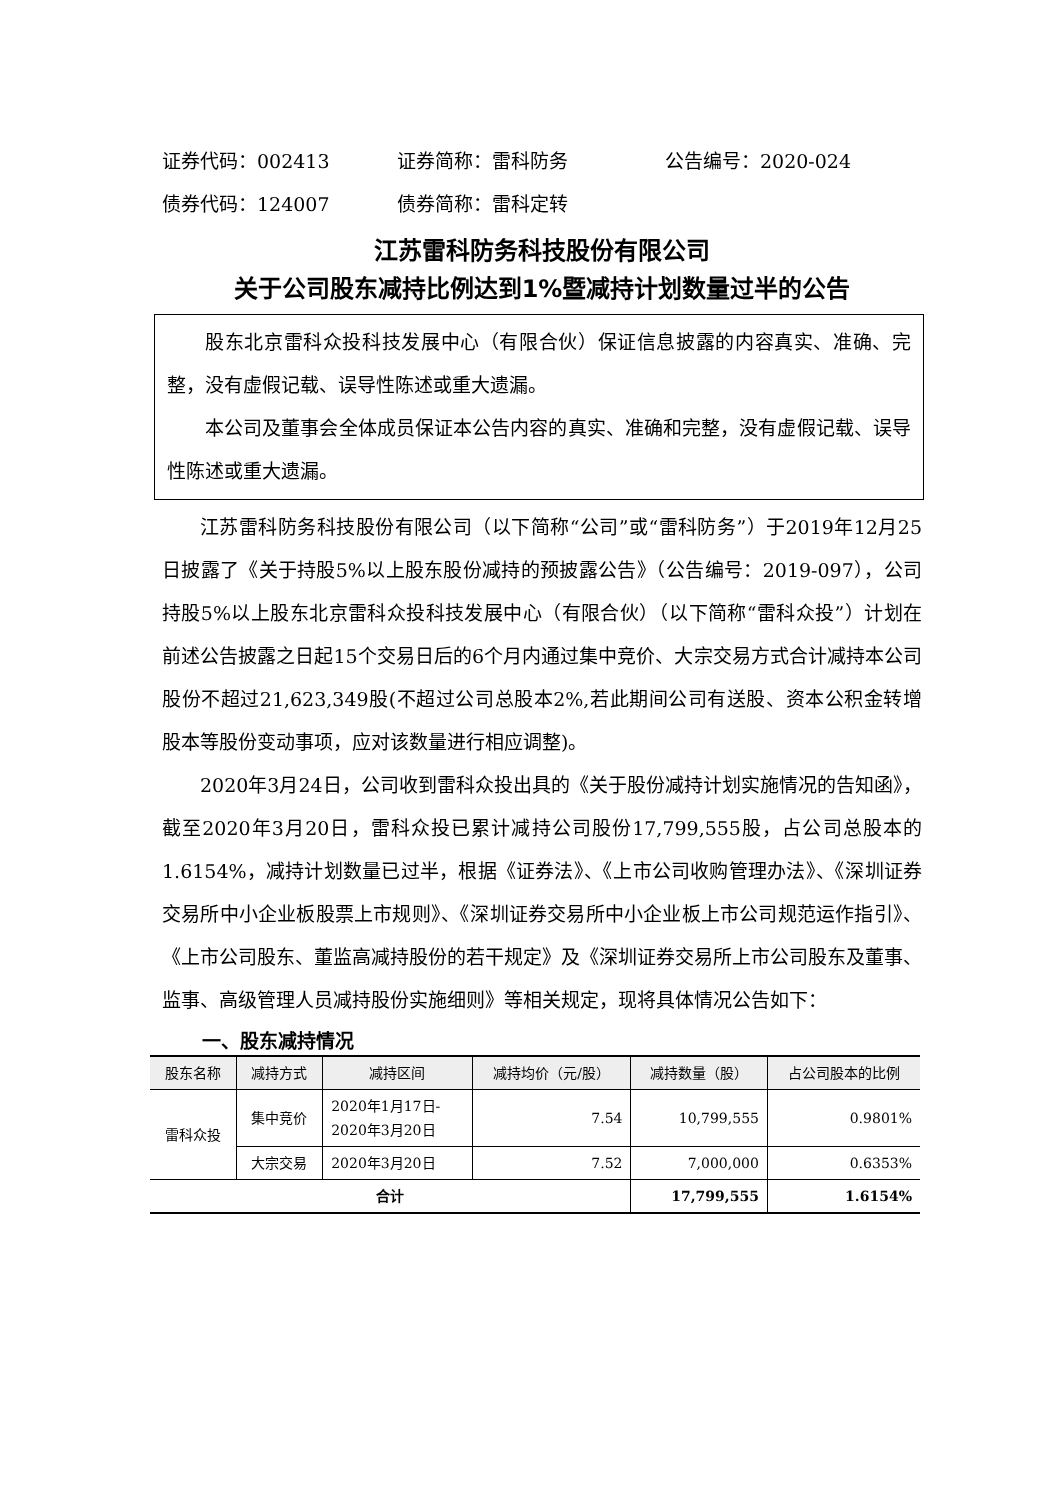证券代码：002413 证券简称：雷科防务 公告编号：2020-024
债券代码：124007 债券简称：雷科定转
江苏雷科防务科技股份有限公司
关于公司股东减持比例达到1%暨减持计划数量过半的公告
股东北京雷科众投科技发展中心（有限合伙）保证信息披露的内容真实、准确、完整，没有虚假记载、误导性陈述或重大遗漏。
本公司及董事会全体成员保证本公告内容的真实、准确和完整，没有虚假记载、误导性陈述或重大遗漏。
江苏雷科防务科技股份有限公司（以下简称“公司”或“雷科防务”）于2019年12月25日披露了《关于持股5%以上股东股份减持的预披露公告》（公告编号：2019-097），公司持股5%以上股东北京雷科众投科技发展中心（有限合伙）（以下简称“雷科众投”）计划在前述公告披露之日起15个交易日后的6个月内通过集中竞价、大宗交易方式合计减持本公司股份不超过21,623,349股(不超过公司总股本2%,若此期间公司有送股、资本公积金转增股本等股份变动事项，应对该数量进行相应调整)。
2020年3月24日，公司收到雷科众投出具的《关于股份减持计划实施情况的告知函》，截至2020年3月20日，雷科众投已累计减持公司股份17,799,555股，占公司总股本的1.6154%，减持计划数量已过半，根据《证券法》、《上市公司收购管理办法》、《深圳证券交易所中小企业板股票上市规则》、《深圳证券交易所中小企业板上市公司规范运作指引》、《上市公司股东、董监高减持股份的若干规定》及《深圳证券交易所上市公司股东及董事、监事、高级管理人员减持股份实施细则》等相关规定，现将具体情况公告如下：
一、股东减持情况
| 股东名称 | 减持方式 | 减持区间 | 减持均价（元/股） | 减持数量（股） | 占公司股本的比例 |
| --- | --- | --- | --- | --- | --- |
| 雷科众投 | 集中竞价 | 2020年1月17日- 2020年3月20日 | 7.54 | 10,799,555 | 0.9801% |
| | 大宗交易 | 2020年3月20日 | 7.52 | 7,000,000 | 0.6353% |
| 合计 | | | | 17,799,555 | 1.6154% |